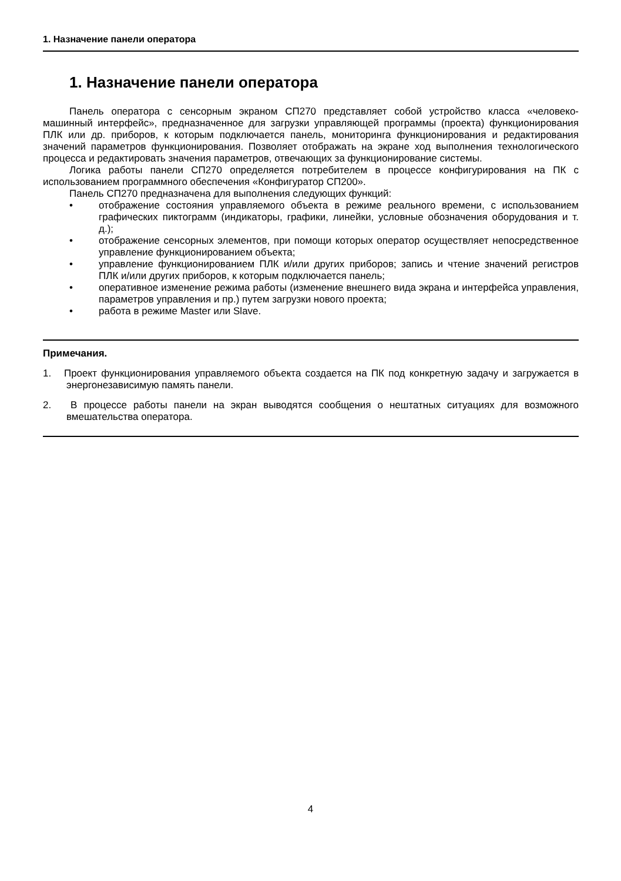1. Назначение панели оператора
1. Назначение панели оператора
Панель оператора с сенсорным экраном СП270 представляет собой устройство класса «человеко-машинный интерфейс», предназначенное для загрузки управляющей программы (проекта) функционирования ПЛК или др. приборов, к которым подключается панель, мониторинга функционирования и редактирования значений параметров функционирования. Позволяет отображать на экране ход выполнения технологического процесса и редактировать значения параметров, отвечающих за функционирование системы.
Логика работы панели СП270 определяется потребителем в процессе конфигурирования на ПК с использованием программного обеспечения «Конфигуратор СП200».
Панель СП270 предназначена для выполнения следующих функций:
• отображение состояния управляемого объекта в режиме реального времени, с использованием графических пиктограмм (индикаторы, графики, линейки, условные обозначения оборудования и т. д.);
• отображение сенсорных элементов, при помощи которых оператор осуществляет непосредственное управление функционированием объекта;
• управление функционированием ПЛК и/или других приборов; запись и чтение значений регистров ПЛК и/или других приборов, к которым подключается панель;
• оперативное изменение режима работы (изменение внешнего вида экрана и интерфейса управления, параметров управления и пр.) путем загрузки нового проекта;
• работа в режиме Master или Slave.
Примечания.
1. Проект функционирования управляемого объекта создается на ПК под конкретную задачу и загружается в энергонезависимую память панели.
2. В процессе работы панели на экран выводятся сообщения о нештатных ситуациях для возможного вмешательства оператора.
4